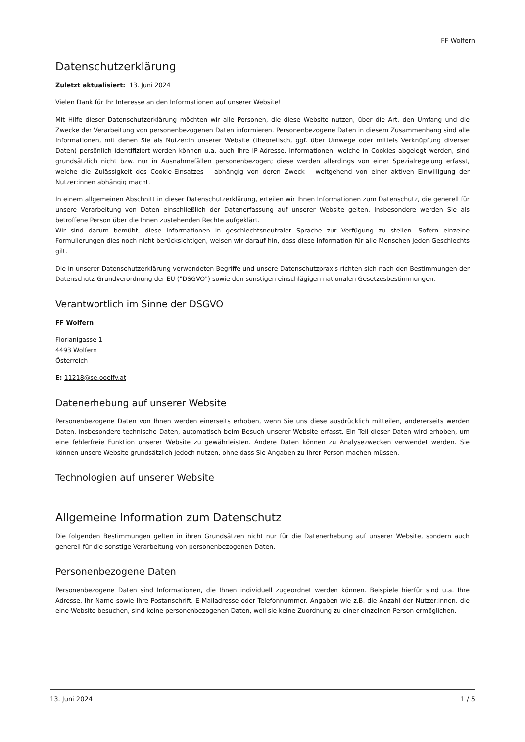FF Wolfern
Datenschutzerklärung
Zuletzt aktualisiert: 13. Juni 2024
Vielen Dank für Ihr Interesse an den Informationen auf unserer Website!
Mit Hilfe dieser Datenschutzerklärung möchten wir alle Personen, die diese Website nutzen, über die Art, den Umfang und die Zwecke der Verarbeitung von personenbezogenen Daten informieren. Personenbezogene Daten in diesem Zusammenhang sind alle Informationen, mit denen Sie als Nutzer:in unserer Website (theoretisch, ggf. über Umwege oder mittels Verknüpfung diverser Daten) persönlich identifiziert werden können u.a. auch Ihre IP-Adresse. Informationen, welche in Cookies abgelegt werden, sind grundsätzlich nicht bzw. nur in Ausnahmefällen personenbezogen; diese werden allerdings von einer Spezialregelung erfasst, welche die Zulässigkeit des Cookie-Einsatzes – abhängig von deren Zweck – weitgehend von einer aktiven Einwilligung der Nutzer:innen abhängig macht.
In einem allgemeinen Abschnitt in dieser Datenschutzerklärung, erteilen wir Ihnen Informationen zum Datenschutz, die generell für unsere Verarbeitung von Daten einschließlich der Datenerfassung auf unserer Website gelten. Insbesondere werden Sie als betroffene Person über die Ihnen zustehenden Rechte aufgeklärt.
Wir sind darum bemüht, diese Informationen in geschlechtsneutraler Sprache zur Verfügung zu stellen. Sofern einzelne Formulierungen dies noch nicht berücksichtigen, weisen wir darauf hin, dass diese Information für alle Menschen jeden Geschlechts gilt.
Die in unserer Datenschutzerklärung verwendeten Begriffe und unsere Datenschutzpraxis richten sich nach den Bestimmungen der Datenschutz-Grundverordnung der EU ("DSGVO") sowie den sonstigen einschlägigen nationalen Gesetzesbestimmungen.
Verantwortlich im Sinne der DSGVO
FF Wolfern
Florianigasse 1
4493 Wolfern
Österreich
E: 11218@se.ooelfv.at
Datenerhebung auf unserer Website
Personenbezogene Daten von Ihnen werden einerseits erhoben, wenn Sie uns diese ausdrücklich mitteilen, andererseits werden Daten, insbesondere technische Daten, automatisch beim Besuch unserer Website erfasst. Ein Teil dieser Daten wird erhoben, um eine fehlerfreie Funktion unserer Website zu gewährleisten. Andere Daten können zu Analysezwecken verwendet werden. Sie können unsere Website grundsätzlich jedoch nutzen, ohne dass Sie Angaben zu Ihrer Person machen müssen.
Technologien auf unserer Website
Allgemeine Information zum Datenschutz
Die folgenden Bestimmungen gelten in ihren Grundsätzen nicht nur für die Datenerhebung auf unserer Website, sondern auch generell für die sonstige Verarbeitung von personenbezogenen Daten.
Personenbezogene Daten
Personenbezogene Daten sind Informationen, die Ihnen individuell zugeordnet werden können. Beispiele hierfür sind u.a. Ihre Adresse, Ihr Name sowie Ihre Postanschrift, E-Mailadresse oder Telefonnummer. Angaben wie z.B. die Anzahl der Nutzer:innen, die eine Website besuchen, sind keine personenbezogenen Daten, weil sie keine Zuordnung zu einer einzelnen Person ermöglichen.
13. Juni 2024 1 / 5